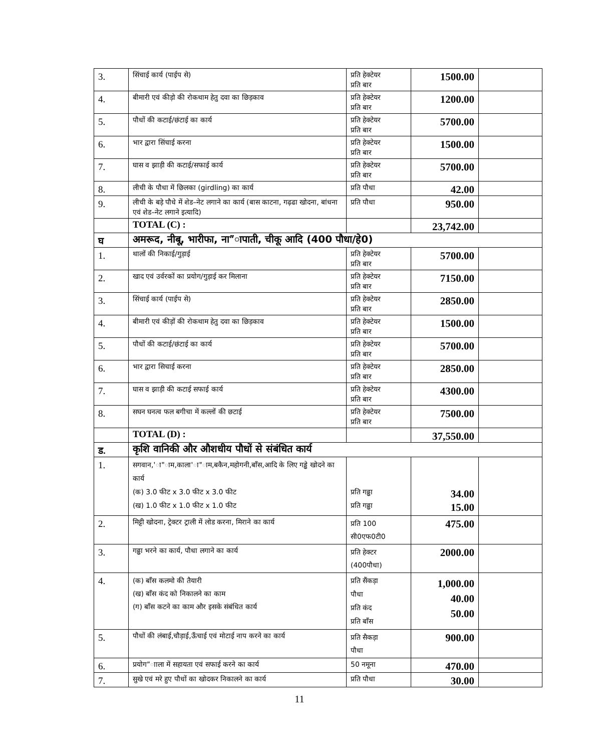| 3. | सिंचाई कार्य (पाईप से) | प्रति हेक्टेयर प्रति बार | 1500.00 | |
| 4. | बीमारी एवं कीड़ो की रोकथाम हेतु दवा का छिड़काव | प्रति हेक्टेयर प्रति बार | 1200.00 | |
| 5. | पौधों की कटाई/छंटाई का कार्य | प्रति हेक्टेयर प्रति बार | 5700.00 | |
| 6. | भार द्वारा सिंचाई करना | प्रति हेक्टेयर प्रति बार | 1500.00 | |
| 7. | घास व झाड़ी की कटाई/सफाई कार्य | प्रति हेक्टेयर प्रति बार | 5700.00 | |
| 8. | लीची के पौधा में छिलका (girdling) का कार्य | प्रति पौधा | 42.00 | |
| 9. | लीची के बड़े पौधे में शेड–नेट लगाने का कार्य (बास काटना, गढ़ढा खोदना, बांधना एवं शेड–नेट लगाने इत्यादि) | प्रति पौधा | 950.00 | |
| | TOTAL (C) : | | 23,742.00 | |
| घ | अमरूद, नीबू, भारीफा, ना”ापाती, चीकू आदि (400 पौधा/हे0) | | | |
| 1. | थालों की निकाई/गुड़ाई | प्रति हेक्टेयर प्रति बार | 5700.00 | |
| 2. | खाद एवं उर्वरकों का प्रयोग/गुड़ाई कर मिलाना | प्रति हेक्टेयर प्रति बार | 7150.00 | |
| 3. | सिंचाई कार्य (पाईप से) | प्रति हेक्टेयर प्रति बार | 2850.00 | |
| 4. | बीमारी एवं कीड़ों की रोकथाम हेतु दवा का छिड़काव | प्रति हेक्टेयर प्रति बार | 1500.00 | |
| 5. | पौधों की कटाई/छंटाई का कार्य | प्रति हेक्टेयर प्रति बार | 5700.00 | |
| 6. | भार द्वारा सिचाई करना | प्रति हेक्टेयर प्रति बार | 2850.00 | |
| 7. | घास व झाड़ी की कटाई सफाई कार्य | प्रति हेक्टेयर प्रति बार | 4300.00 | |
| 8. | सघन घनत्व फल बगीचा में कल्लों की छटाई | प्रति हेक्टेयर प्रति बार | 7500.00 | |
| | TOTAL (D) : | | 37,550.00 | |
| ड. | कृशि वानिकी और औशधीय पौधों से संबंधित कार्य | | | |
| 1. | सगवान,'ा"ाम,काला'ा"ाम,बकैन,महोगनी,बाँस,आदि के लिए गड्ढे खोदने का कार्य (क) 3.0 फीट x 3.0 फीट x 3.0 फीट (ख) 1.0 फीट x 1.0 फीट x 1.0 फीट | प्रति गढ्ढा प्रति गढ्ढा | 34.00 15.00 | |
| 2. | मिट्टी खोदना, ट्रेक्टर ट्राली में लोड करना, मिराने का कार्य | प्रति 100 सी0एफ0टी0 | 475.00 | |
| 3. | गढ्ढा भरने का कार्य, पौधा लगाने का कार्य | प्रति हेक्टर (400पौधा) | 2000.00 | |
| 4. | (क) बाँस कलमो की तैयारी (ख) बाँस कंद को निकालने का काम (ग) बाँस कटने का काम और इसके संबंधित कार्य | प्रति सैंकड़ा पौधा प्रति कंद प्रति बाँस | 1,000.00 40.00 50.00 | |
| 5. | पौधों की लंबाई,चौड़ाई,ऊँचाई एवं मोटाई नाप करने का कार्य | प्रति सैकड़ा पौधा | 900.00 | |
| 6. | प्रयोग”ााला में सहायता एवं सफाई करने का कार्य | 50 नमूना | 470.00 | |
| 7. | सुखे एवं मरे हुए पौधों का खोदकर निकालने का कार्य | प्रति पौधा | 30.00 | |
11